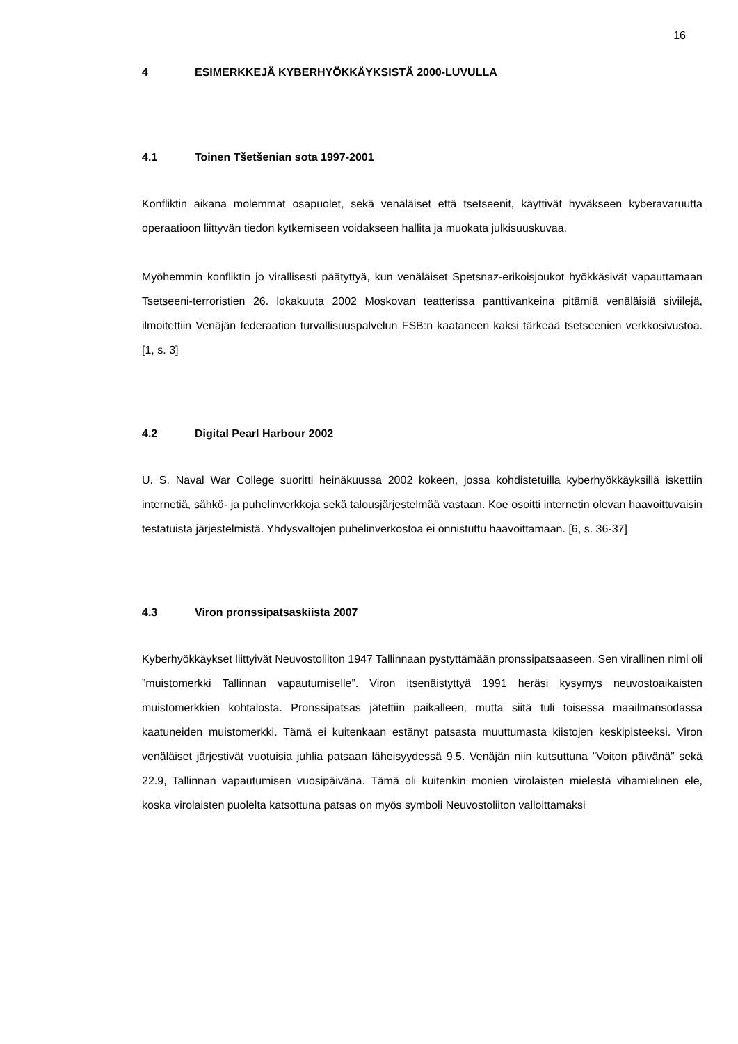16
4 ESIMERKKEJÄ KYBERHYÖKKÄYKSISTÄ 2000-LUVULLA
4.1 Toinen Tšetšenian sota 1997-2001
Konfliktin aikana molemmat osapuolet, sekä venäläiset että tsetseenit, käyttivät hyväkseen kyberavaruutta operaatioon liittyvän tiedon kytkemiseen voidakseen hallita ja muokata julkisuuskuvaa.
Myöhemmin konfliktin jo virallisesti päätyttyä, kun venäläiset Spetsnaz-erikoisjoukot hyökkäsivät vapauttamaan Tsetseeni-terroristien 26. lokakuuta 2002 Moskovan teatterissa panttivankeina pitämiä venäläisiä siviilejä, ilmoitettiin Venäjän federaation turvallisuuspalvelun FSB:n kaataneen kaksi tärkeää tsetseenien verkkosivustoa. [1, s. 3]
4.2 Digital Pearl Harbour 2002
U. S. Naval War College suoritti heinäkuussa 2002 kokeen, jossa kohdistetuilla kyberhyökkäyksillä iskettiin internetiä, sähkö- ja puhelinverkkoja sekä talousjärjestelmää vastaan. Koe osoitti internetin olevan haavoittuvaisin testatuista järjestelmistä. Yhdysvaltojen puhelinverkostoa ei onnistuttu haavoittamaan. [6, s. 36-37]
4.3 Viron pronssipatsaskiista 2007
Kyberhyökkäykset liittyivät Neuvostoliiton 1947 Tallinnaan pystyttämään pronssipatsaaseen. Sen virallinen nimi oli ”muistomerkki Tallinnan vapautumiselle”. Viron itsenäistyttyä 1991 heräsi kysymys neuvostoaikaisten muistomerkkien kohtalosta. Pronssipatsas jätettiin paikalleen, mutta siitä tuli toisessa maailmansodassa kaatuneiden muistomerkki. Tämä ei kuitenkaan estänyt patsasta muuttumasta kiistojen keskipisteeksi. Viron venäläiset järjestivät vuotuisia juhlia patsaan läheisyydessä 9.5. Venäjän niin kutsuttuna ”Voiton päivänä” sekä 22.9, Tallinnan vapautumisen vuosipäivänä. Tämä oli kuitenkin monien virolaisten mielestä vihamielinen ele, koska virolaisten puolelta katsottuna patsas on myös symboli Neuvostoliiton valloittamaksi